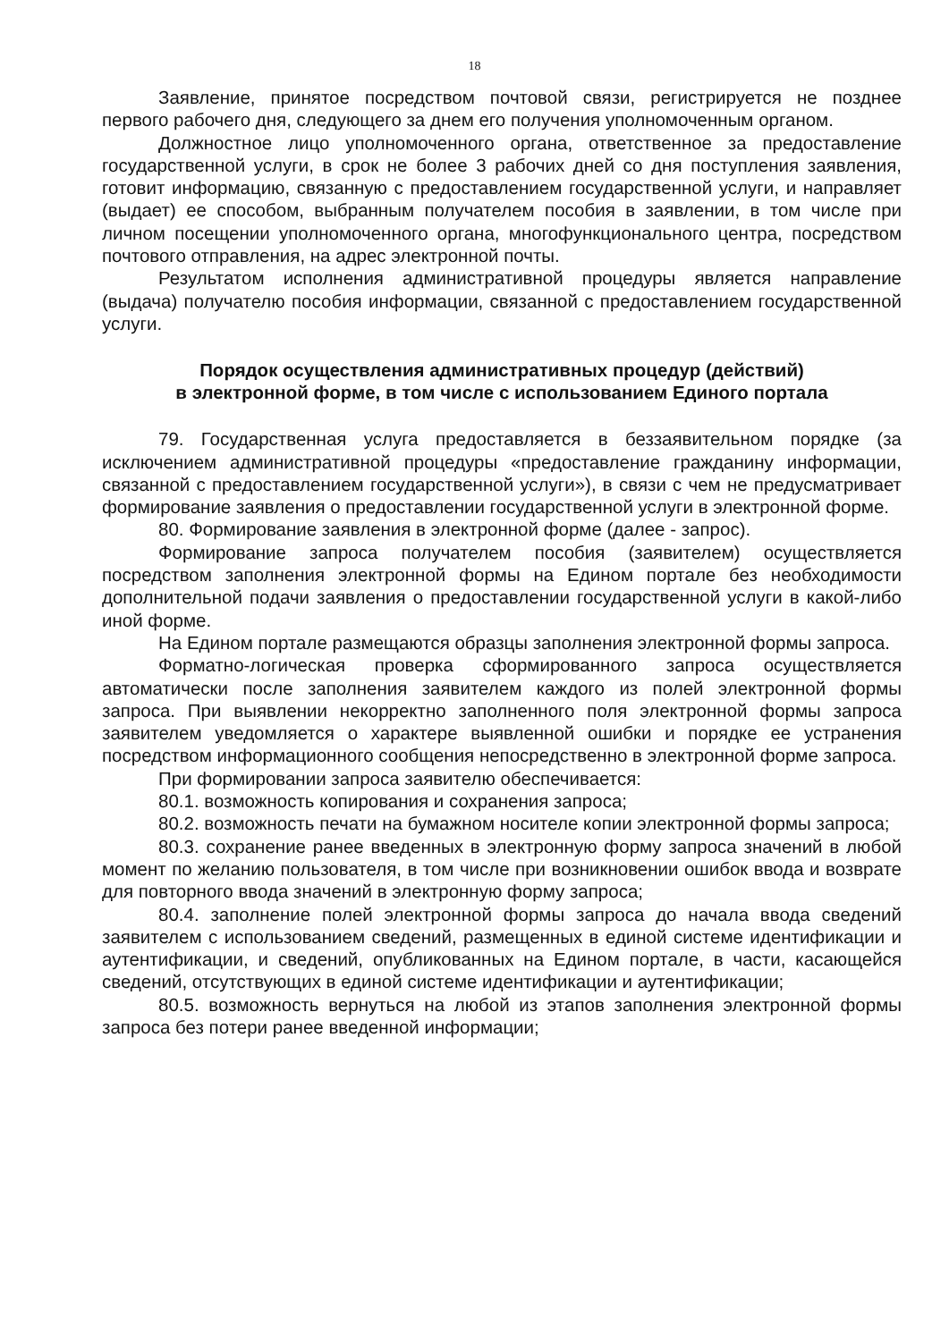18
Заявление, принятое посредством почтовой связи, регистрируется не позднее первого рабочего дня, следующего за днем его получения уполномоченным органом.
Должностное лицо уполномоченного органа, ответственное за предоставление государственной услуги, в срок не более 3 рабочих дней со дня поступления заявления, готовит информацию, связанную с предоставлением государственной услуги, и направляет (выдает) ее способом, выбранным получателем пособия в заявлении, в том числе при личном посещении уполномоченного органа, многофункционального центра, посредством почтового отправления, на адрес электронной почты.
Результатом исполнения административной процедуры является направление (выдача) получателю пособия информации, связанной с предоставлением государственной услуги.
Порядок осуществления административных процедур (действий)
в электронной форме, в том числе с использованием Единого портала
79. Государственная услуга предоставляется в беззаявительном порядке (за исключением административной процедуры «предоставление гражданину информации, связанной с предоставлением государственной услуги»), в связи с чем не предусматривает формирование заявления о предоставлении государственной услуги в электронной форме.
80. Формирование заявления в электронной форме (далее - запрос).
Формирование запроса получателем пособия (заявителем) осуществляется посредством заполнения электронной формы на Едином портале без необходимости дополнительной подачи заявления о предоставлении государственной услуги в какой-либо иной форме.
На Едином портале размещаются образцы заполнения электронной формы запроса.
Форматно-логическая проверка сформированного запроса осуществляется автоматически после заполнения заявителем каждого из полей электронной формы запроса. При выявлении некорректно заполненного поля электронной формы запроса заявителем уведомляется о характере выявленной ошибки и порядке ее устранения посредством информационного сообщения непосредственно в электронной форме запроса.
При формировании запроса заявителю обеспечивается:
80.1. возможность копирования и сохранения запроса;
80.2. возможность печати на бумажном носителе копии электронной формы запроса;
80.3. сохранение ранее введенных в электронную форму запроса значений в любой момент по желанию пользователя, в том числе при возникновении ошибок ввода и возврате для повторного ввода значений в электронную форму запроса;
80.4. заполнение полей электронной формы запроса до начала ввода сведений заявителем с использованием сведений, размещенных в единой системе идентификации и аутентификации, и сведений, опубликованных на Едином портале, в части, касающейся сведений, отсутствующих в единой системе идентификации и аутентификации;
80.5. возможность вернуться на любой из этапов заполнения электронной формы запроса без потери ранее введенной информации;